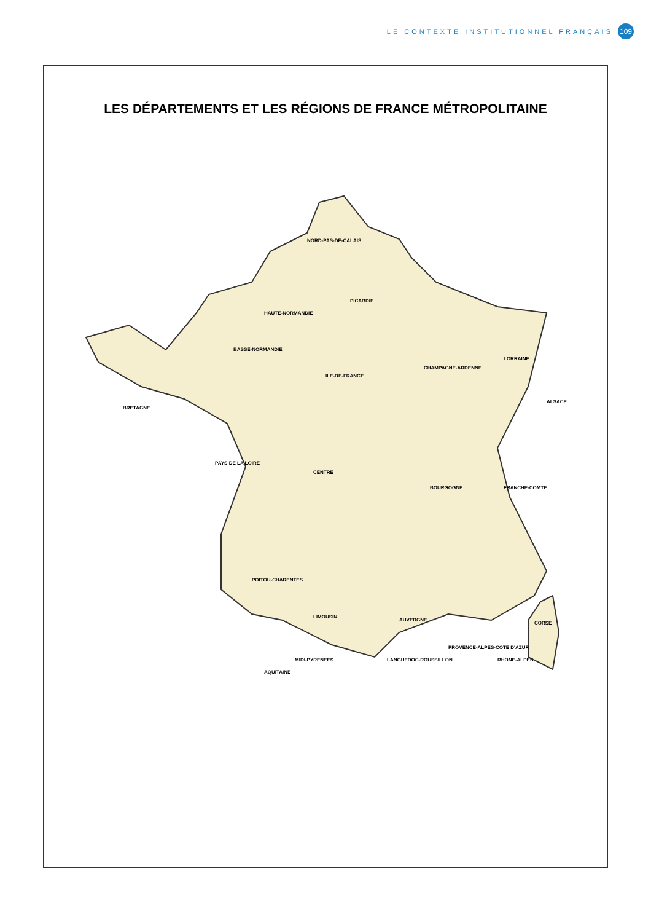LE CONTEXTE INSTITUTIONNEL FRANÇAIS 109
LES DÉPARTEMENTS ET LES RÉGIONS DE FRANCE MÉTROPOLITAINE
NORD-PAS-DE-CALAIS
PICARDIE
HAUTE-NORMANDIE
BASSE-NORMANDIE
ILE-DE-FRANCE
CHAMPAGNE-ARDENNE
LORRAINE
ALSACE
BRETAGNE
PAYS DE LA LOIRE
CENTRE
BOURGOGNE FRANCHE-COMTE
POITOU-CHARENTES
LIMOUSIN
AUVERGNE
RHONE-ALPES
AQUITAINE
MIDI-PYRENEES LANGUEDOC-ROUSSILLON
PROVENCE-ALPES-COTE D'AZUR
CORSE